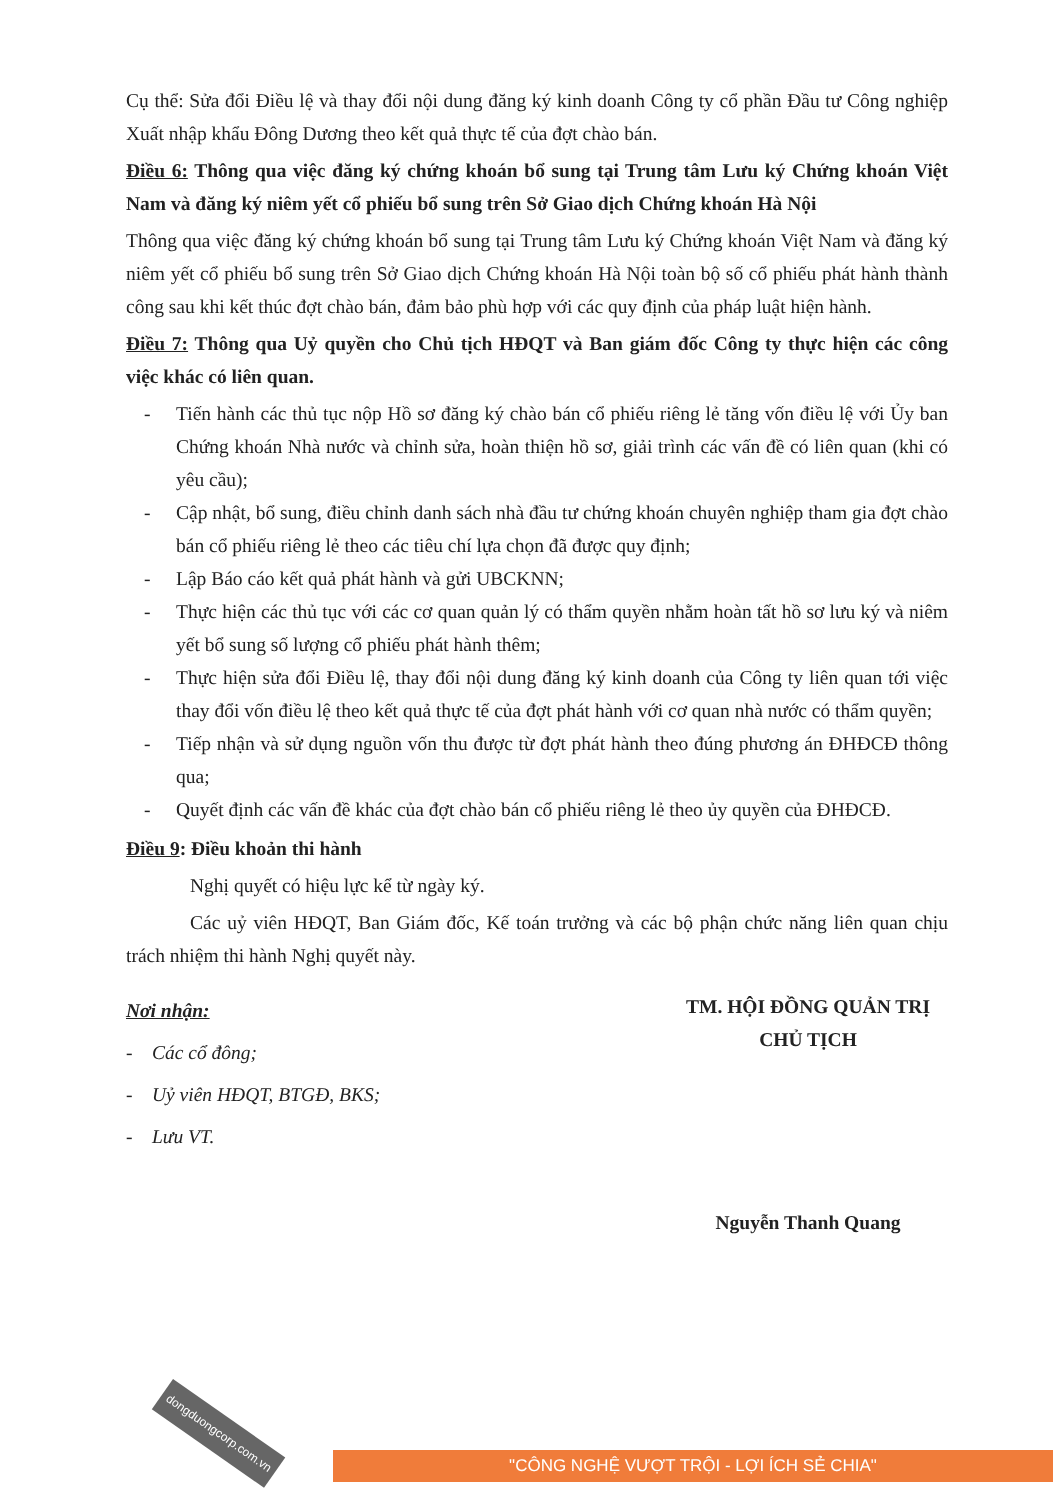Cụ thể: Sửa đổi Điều lệ và thay đổi nội dung đăng ký kinh doanh Công ty cổ phần Đầu tư Công nghiệp Xuất nhập khẩu Đông Dương theo kết quả thực tế của đợt chào bán.
Điều 6: Thông qua việc đăng ký chứng khoán bổ sung tại Trung tâm Lưu ký Chứng khoán Việt Nam và đăng ký niêm yết cổ phiếu bổ sung trên Sở Giao dịch Chứng khoán Hà Nội
Thông qua việc đăng ký chứng khoán bổ sung tại Trung tâm Lưu ký Chứng khoán Việt Nam và đăng ký niêm yết cổ phiếu bổ sung trên Sở Giao dịch Chứng khoán Hà Nội toàn bộ số cổ phiếu phát hành thành công sau khi kết thúc đợt chào bán, đảm bảo phù hợp với các quy định của pháp luật hiện hành.
Điều 7: Thông qua Uỷ quyền cho Chủ tịch HĐQT và Ban giám đốc Công ty thực hiện các công việc khác có liên quan.
- Tiến hành các thủ tục nộp Hồ sơ đăng ký chào bán cổ phiếu riêng lẻ tăng vốn điều lệ với Ủy ban Chứng khoán Nhà nước và chỉnh sửa, hoàn thiện hồ sơ, giải trình các vấn đề có liên quan (khi có yêu cầu);
- Cập nhật, bổ sung, điều chỉnh danh sách nhà đầu tư chứng khoán chuyên nghiệp tham gia đợt chào bán cổ phiếu riêng lẻ theo các tiêu chí lựa chọn đã được quy định;
- Lập Báo cáo kết quả phát hành và gửi UBCKNN;
- Thực hiện các thủ tục với các cơ quan quản lý có thẩm quyền nhằm hoàn tất hồ sơ lưu ký và niêm yết bổ sung số lượng cổ phiếu phát hành thêm;
- Thực hiện sửa đổi Điều lệ, thay đổi nội dung đăng ký kinh doanh của Công ty liên quan tới việc thay đổi vốn điều lệ theo kết quả thực tế của đợt phát hành với cơ quan nhà nước có thẩm quyền;
- Tiếp nhận và sử dụng nguồn vốn thu được từ đợt phát hành theo đúng phương án ĐHĐCĐ thông qua;
- Quyết định các vấn đề khác của đợt chào bán cổ phiếu riêng lẻ theo ủy quyền của ĐHĐCĐ.
Điều 9: Điều khoản thi hành
Nghị quyết có hiệu lực kể từ ngày ký.
Các uỷ viên HĐQT, Ban Giám đốc, Kế toán trưởng và các bộ phận chức năng liên quan chịu trách nhiệm thi hành Nghị quyết này.
Nơi nhận:
- Các cổ đông;
- Uỷ viên HĐQT, BTGĐ, BKS;
- Lưu VT.
TM. HỘI ĐỒNG QUẢN TRỊ
CHỦ TỊCH
Nguyễn Thanh Quang
dongduongcorp.com.vn
"CÔNG NGHỆ VƯỢT TRỘI - LỢI ÍCH SẺ CHIA"